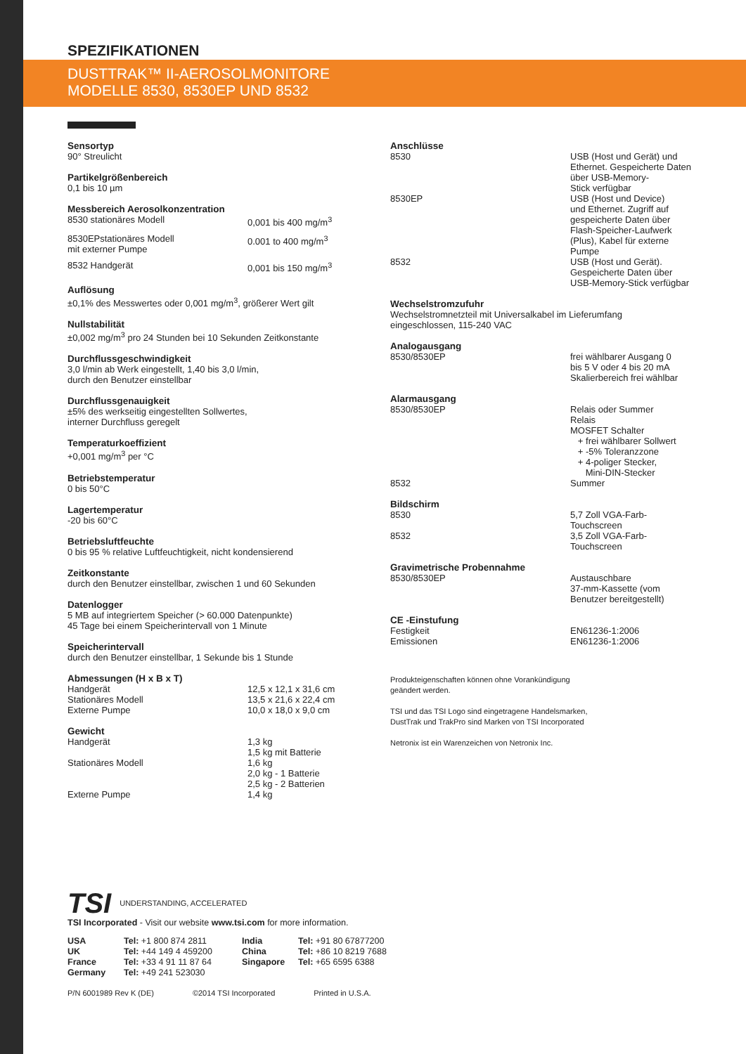SPEZIFIKATIONEN
DUSTTRAK™ II-AEROSOLMONITORE
MODELLE 8530, 8530EP UND 8532
Sensortyp
90° Streulicht
Partikelgrößenbereich
0,1 bis 10 µm
Messbereich Aerosolkonzentration
| 8530 stationäres Modell | 0,001 bis 400 mg/m<sup>3</sup> |
| 8530EPstationäres Modell mit externer Pumpe | 0.001 to 400 mg/m<sup>3</sup> |
| 8532 Handgerät | 0,001 bis 150 mg/m<sup>3</sup> |
Auflösung
±0,1% des Messwertes oder 0,001 mg/m<sup>3</sup>, größerer Wert gilt
Nullstabilität
±0,002 mg/m<sup>3</sup> pro 24 Stunden bei 10 Sekunden Zeitkonstante
Durchflussgeschwindigkeit
3,0 l/min ab Werk eingestellt, 1,40 bis 3,0 l/min,
durch den Benutzer einstellbar
Durchflussgenauigkeit
±5% des werkseitig eingestellten Sollwertes,
interner Durchfluss geregelt
Temperaturkoeffizient
+0,001 mg/m<sup>3</sup> per °C
Betriebstemperatur
0 bis 50°C
Lagertemperatur
-20 bis 60°C
Betriebsluftfeuchte
0 bis 95 % relative Luftfeuchtigkeit, nicht kondensierend
Zeitkonstante
durch den Benutzer einstellbar, zwischen 1 und 60 Sekunden
Datenlogger
5 MB auf integriertem Speicher (> 60.000 Datenpunkte)
45 Tage bei einem Speicherintervall von 1 Minute
Speicherintervall
durch den Benutzer einstellbar, 1 Sekunde bis 1 Stunde
Abmessungen (H x B x T)
| Handgerät | 12,5 x 12,1 x 31,6 cm |
| Stationäres Modell | 13,5 x 21,6 x 22,4 cm |
| Externe Pumpe | 10,0 x 18,0 x 9,0 cm |
Gewicht
| Handgerät | 1,3 kg 1,5 kg mit Batterie |
| Stationäres Modell | 1,6 kg 2,0 kg - 1 Batterie 2,5 kg - 2 Batterien |
| Externe Pumpe | 1,4 kg |
Anschlüsse
| 8530 | USB (Host und Gerät) und Ethernet. Gespeicherte Daten über USB-Memory- Stick verfügbar |
| 8530EP | USB (Host und Device) und Ethernet. Zugriff auf gespeicherte Daten über Flash-Speicher-Laufwerk (Plus), Kabel für externe Pumpe |
| 8532 | USB (Host und Gerät). Gespeicherte Daten über USB-Memory-Stick verfügbar |
Wechselstromzufuhr
Wechselstromnetzteil mit Universalkabel im Lieferumfang
eingeschlossen, 115-240 VAC
Analogausgang
| 8530/8530EP | frei wählbarer Ausgang 0 bis 5 V oder 4 bis 20 mA Skalierbereich frei wählbar |
Alarmausgang
| 8530/8530EP | Relais oder Summer Relais MOSFET Schalter + frei wählbarer Sollwert + -5% Toleranzzone + 4-poliger Stecker, Mini-DIN-Stecker |
| 8532 | Summer |
Bildschirm
| 8530 | 5,7 Zoll VGA-Farb- Touchscreen |
| 8532 | 3,5 Zoll VGA-Farb- Touchscreen |
Gravimetrische Probennahme
| 8530/8530EP | Austauschbare 37-mm-Kassette (vom Benutzer bereitgestellt) |
CE -Einstufung
| Festigkeit Emissionen | EN61236-1:2006 EN61236-1:2006 |
Produkteigenschaften können ohne Vorankündigung
geändert werden.
TSI und das TSI Logo sind eingetragene Handelsmarken,
DustTrak und TrakPro sind Marken von TSI Incorporated
Netronix ist ein Warenzeichen von Netronix Inc.
TSI UNDERSTANDING, ACCELERATED
TSI Incorporated - Visit our website www.tsi.com for more information.
| USA | Tel: +1 800 874 2811 | India | Tel: +91 80 67877200 |
| UK | Tel: +44 149 4 459200 | China | Tel: +86 10 8219 7688 |
| France | Tel: +33 4 91 11 87 64 | Singapore | Tel: +65 6595 6388 |
| Germany | Tel: +49 241 523030 | | |
P/N 6001989 Rev K (DE) ©2014 TSI Incorporated Printed in U.S.A.